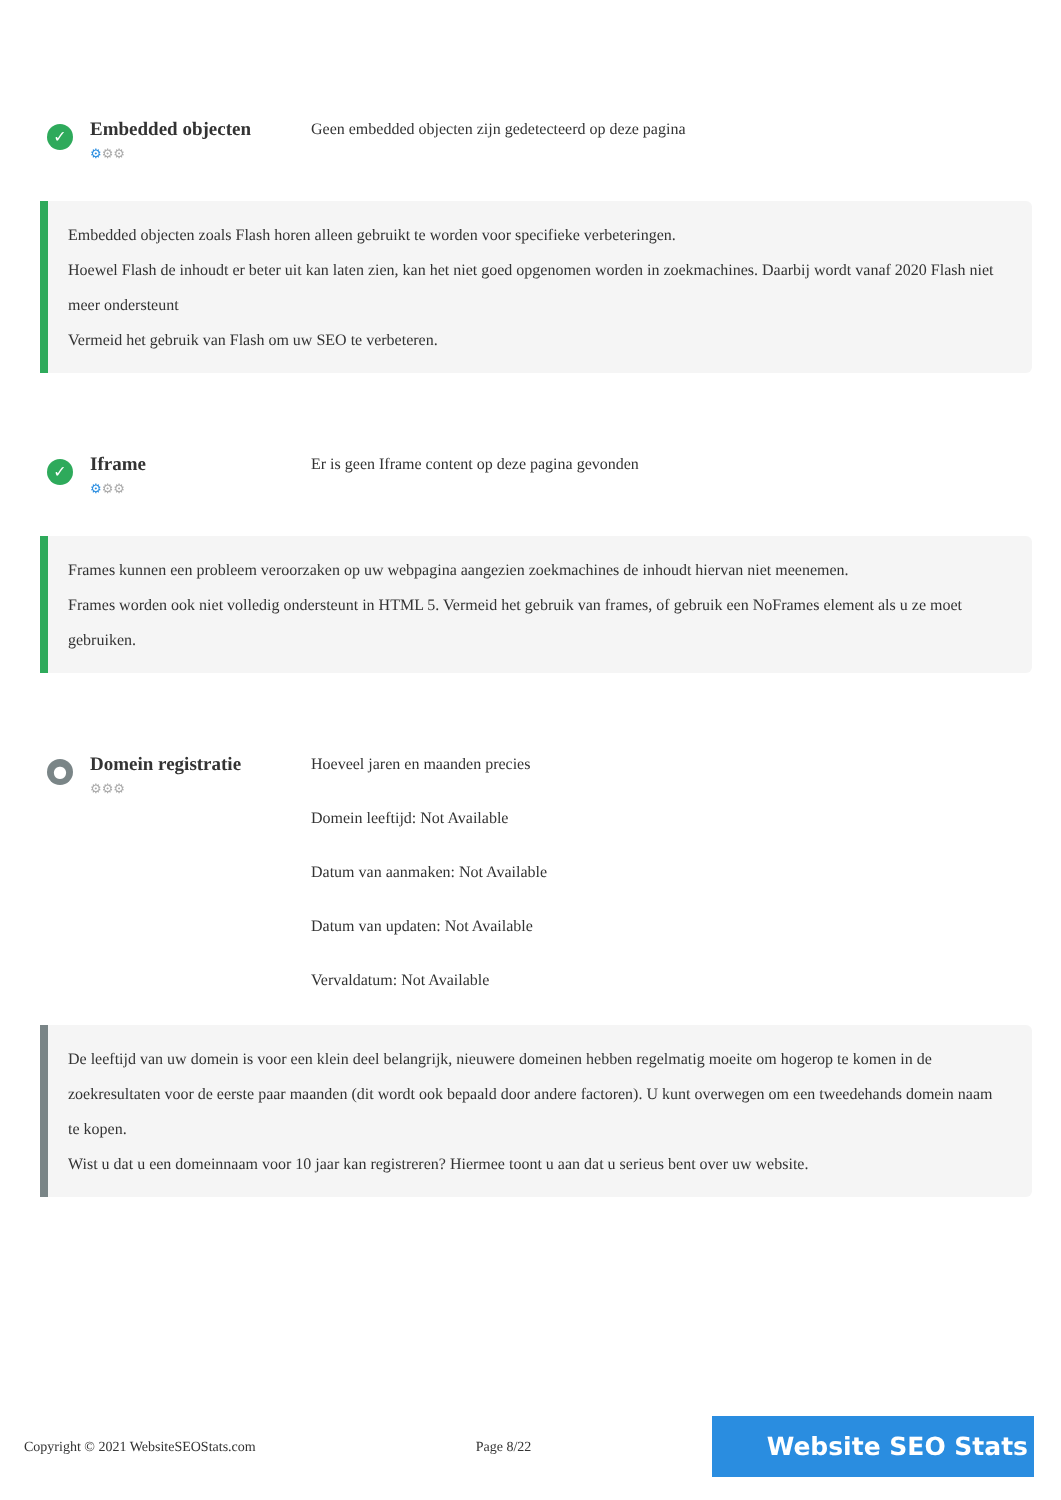✓
Embedded objecten
⚙⚙⚙
Geen embedded objecten zijn gedetecteerd op deze pagina
Embedded objecten zoals Flash horen alleen gebruikt te worden voor specifieke verbeteringen.
Hoewel Flash de inhoudt er beter uit kan laten zien, kan het niet goed opgenomen worden in zoekmachines. Daarbij wordt vanaf 2020 Flash niet meer ondersteunt
Vermeid het gebruik van Flash om uw SEO te verbeteren.
✓
Iframe
⚙⚙⚙
Er is geen Iframe content op deze pagina gevonden
Frames kunnen een probleem veroorzaken op uw webpagina aangezien zoekmachines de inhoudt hiervan niet meenemen.
Frames worden ook niet volledig ondersteunt in HTML 5. Vermeid het gebruik van frames, of gebruik een NoFrames element als u ze moet gebruiken.
●
Domein registratie
⚙⚙⚙
Hoeveel jaren en maanden precies
Domein leeftijd: Not Available
Datum van aanmaken: Not Available
Datum van updaten: Not Available
Vervaldatum: Not Available
De leeftijd van uw domein is voor een klein deel belangrijk, nieuwere domeinen hebben regelmatig moeite om hogerop te komen in de zoekresultaten voor de eerste paar maanden (dit wordt ook bepaald door andere factoren). U kunt overwegen om een tweedehands domein naam te kopen.
Wist u dat u een domeinnaam voor 10 jaar kan registreren? Hiermee toont u aan dat u serieus bent over uw website.
Copyright © 2021 WebsiteSEOStats.com Page 8/22 Website SEO Stats